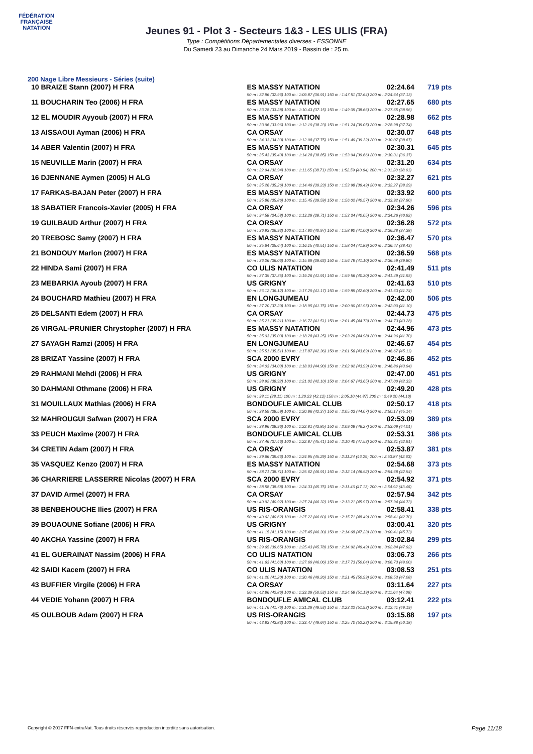FÉDÉRATION FRANÇAISE
NATATION
Jeunes 91 - Plot 3 - Secteurs 1&3 - LES ULIS (FRA)
Type : Compétitions Départementales diverses - ESSONNE
Du Samedi 23 au Dimanche 24 Mars 2019 - Bassin de : 25 m.
200 Nage Libre Messieurs - Séries (suite)
| 10 BRAIZE Stann (2007) H FRA | ES MASSY NATATION | 02:24.64 | 719 pts |
| | 50 m : 32.96 (32.96) 100 m : 1:09.87 (36.91) 150 m : 1:47.51 (37.64) 200 m : 2:24.64 (37.13) | | |
| 11 BOUCHARIN Teo (2006) H FRA | ES MASSY NATATION | 02:27.65 | 680 pts |
| | 50 m : 33.28 (33.28) 100 m : 1:10.43 (37.15) 150 m : 1:49.09 (38.66) 200 m : 2:27.65 (38.56) | | |
| 12 EL MOUDIR Ayyoub (2007) H FRA | ES MASSY NATATION | 02:28.98 | 662 pts |
| | 50 m : 33.96 (33.96) 100 m : 1:12.19 (38.23) 150 m : 1:51.24 (39.05) 200 m : 2:28.98 (37.74) | | |
| 13 AISSAOUI Ayman (2006) H FRA | CA ORSAY | 02:30.07 | 648 pts |
| | 50 m : 34.33 (34.33) 100 m : 1:12.08 (37.75) 150 m : 1:51.40 (39.32) 200 m : 2:30.07 (38.67) | | |
| 14 ABER Valentin (2007) H FRA | ES MASSY NATATION | 02:30.31 | 645 pts |
| | 50 m : 35.43 (35.43) 100 m : 1:14.28 (38.85) 150 m : 1:53.94 (39.66) 200 m : 2:30.31 (36.37) | | |
| 15 NEUVILLE Marin (2007) H FRA | CA ORSAY | 02:31.20 | 634 pts |
| | 50 m : 32.94 (32.94) 100 m : 1:11.65 (38.71) 150 m : 1:52.59 (40.94) 200 m : 2:31.20 (38.61) | | |
| 16 DJENNANE Aymen (2005) H ALG | CA ORSAY | 02:32.27 | 621 pts |
| | 50 m : 35.26 (35.26) 100 m : 1:14.49 (39.23) 150 m : 1:53.98 (39.49) 200 m : 2:32.27 (38.29) | | |
| 17 FARKAS-BAJAN Peter (2007) H FRA | ES MASSY NATATION | 02:33.92 | 600 pts |
| | 50 m : 35.86 (35.86) 100 m : 1:15.45 (39.59) 150 m : 1:56.02 (40.57) 200 m : 2:33.92 (37.90) | | |
| 18 SABATIER Francois-Xavier (2005) H FRA | CA ORSAY | 02:34.26 | 596 pts |
| | 50 m : 34.58 (34.58) 100 m : 1:13.29 (38.71) 150 m : 1:53.34 (40.05) 200 m : 2:34.26 (40.92) | | |
| 19 GUILBAUD Arthur (2007) H FRA | CA ORSAY | 02:36.28 | 572 pts |
| | 50 m : 36.93 (36.93) 100 m : 1:17.90 (40.97) 150 m : 1:58.90 (41.00) 200 m : 2:36.28 (37.38) | | |
| 20 TREBOSC Samy (2007) H FRA | ES MASSY NATATION | 02:36.47 | 570 pts |
| | 50 m : 35.64 (35.64) 100 m : 1:16.15 (40.51) 150 m : 1:58.04 (41.89) 200 m : 2:36.47 (38.43) | | |
| 21 BONDOUY Marlon (2007) H FRA | ES MASSY NATATION | 02:36.59 | 568 pts |
| | 50 m : 36.06 (36.06) 100 m : 1:15.69 (39.63) 150 m : 1:56.79 (41.10) 200 m : 2:36.59 (39.80) | | |
| 22 HINDA Sami (2007) H FRA | CO ULIS NATATION | 02:41.49 | 511 pts |
| | 50 m : 37.35 (37.35) 100 m : 1:19.26 (41.91) 150 m : 1:59.56 (40.30) 200 m : 2:41.49 (41.93) | | |
| 23 MEBARKIA Ayoub (2007) H FRA | US GRIGNY | 02:41.63 | 510 pts |
| | 50 m : 36.12 (36.12) 100 m : 1:17.29 (41.17) 150 m : 1:59.89 (42.60) 200 m : 2:41.63 (41.74) | | |
| 24 BOUCHARD Mathieu (2007) H FRA | EN LONGJUMEAU | 02:42.00 | 506 pts |
| | 50 m : 37.20 (37.20) 100 m : 1:18.95 (41.75) 150 m : 2:00.90 (41.95) 200 m : 2:42.00 (41.10) | | |
| 25 DELSANTI Edem (2007) H FRA | CA ORSAY | 02:44.73 | 475 pts |
| | 50 m : 35.21 (35.21) 100 m : 1:16.72 (41.51) 150 m : 2:01.45 (44.73) 200 m : 2:44.73 (43.28) | | |
| 26 VIRGAL-PRUNIER Chrystopher (2007) H FRA | ES MASSY NATATION | 02:44.96 | 473 pts |
| | 50 m : 35.03 (35.03) 100 m : 1:18.28 (43.25) 150 m : 2:03.26 (44.98) 200 m : 2:44.96 (41.70) | | |
| 27 SAYAGH Ramzi (2005) H FRA | EN LONGJUMEAU | 02:46.67 | 454 pts |
| | 50 m : 35.51 (35.51) 100 m : 1:17.87 (42.36) 150 m : 2:01.56 (43.69) 200 m : 2:46.67 (45.11) | | |
| 28 BRIZAT Yassine (2007) H FRA | SCA 2000 EVRY | 02:46.86 | 452 pts |
| | 50 m : 34.03 (34.03) 100 m : 1:18.93 (44.90) 150 m : 2:02.92 (43.99) 200 m : 2:46.86 (43.94) | | |
| 29 RAHMANI Mehdi (2006) H FRA | US GRIGNY | 02:47.00 | 451 pts |
| | 50 m : 38.92 (38.92) 100 m : 1:21.02 (42.10) 150 m : 2:04.67 (43.65) 200 m : 2:47.00 (42.33) | | |
| 30 DAHMANI Othmane (2006) H FRA | US GRIGNY | 02:49.20 | 428 pts |
| | 50 m : 38.11 (38.11) 100 m : 1:20.23 (42.12) 150 m : 2:05.10 (44.87) 200 m : 2:49.20 (44.10) | | |
| 31 MOUILLAUX Mathias (2006) H FRA | BONDOUFLE AMICAL CLUB | 02:50.17 | 418 pts |
| | 50 m : 38.59 (38.59) 100 m : 1:20.96 (42.37) 150 m : 2:05.03 (44.07) 200 m : 2:50.17 (45.14) | | |
| 32 MAHROUGUI Safwan (2007) H FRA | SCA 2000 EVRY | 02:53.09 | 389 pts |
| | 50 m : 38.96 (38.96) 100 m : 1:22.81 (43.85) 150 m : 2:09.08 (46.27) 200 m : 2:53.09 (44.01) | | |
| 33 PEUCH Maxime (2007) H FRA | BONDOUFLE AMICAL CLUB | 02:53.31 | 386 pts |
| | 50 m : 37.46 (37.46) 100 m : 1:22.87 (45.41) 150 m : 2:10.40 (47.53) 200 m : 2:53.31 (42.91) | | |
| 34 CRETIN Adam (2007) H FRA | CA ORSAY | 02:53.87 | 381 pts |
| | 50 m : 39.66 (39.66) 100 m : 1:24.95 (45.29) 150 m : 2:11.24 (46.29) 200 m : 2:53.87 (42.63) | | |
| 35 VASQUEZ Kenzo (2007) H FRA | ES MASSY NATATION | 02:54.68 | 373 pts |
| | 50 m : 38.71 (38.71) 100 m : 1:25.62 (46.91) 150 m : 2:12.14 (46.52) 200 m : 2:54.68 (42.54) | | |
| 36 CHARRIERE LASSERRE Nicolas (2007) H FRA | SCA 2000 EVRY | 02:54.92 | 371 pts |
| | 50 m : 38.58 (38.58) 100 m : 1:24.33 (45.75) 150 m : 2:11.46 (47.13) 200 m : 2:54.92 (43.46) | | |
| 37 DAVID Armel (2007) H FRA | CA ORSAY | 02:57.94 | 342 pts |
| | 50 m : 40.92 (40.92) 100 m : 1:27.24 (46.32) 150 m : 2:13.21 (45.97) 200 m : 2:57.94 (44.73) | | |
| 38 BENBEHOUCHE Ilies (2007) H FRA | US RIS-ORANGIS | 02:58.41 | 338 pts |
| | 50 m : 40.62 (40.62) 100 m : 1:27.22 (46.60) 150 m : 2:15.71 (48.49) 200 m : 2:58.41 (42.70) | | |
| 39 BOUAOUNE Sofiane (2006) H FRA | US GRIGNY | 03:00.41 | 320 pts |
| | 50 m : 41.15 (41.15) 100 m : 1:27.45 (46.30) 150 m : 2:14.68 (47.23) 200 m : 3:00.41 (45.73) | | |
| 40 AKCHA Yassine (2007) H FRA | US RIS-ORANGIS | 03:02.84 | 299 pts |
| | 50 m : 39.65 (39.65) 100 m : 1:25.43 (45.78) 150 m : 2:14.92 (49.49) 200 m : 3:02.84 (47.92) | | |
| 41 EL GUERAINAT Nassim (2006) H FRA | CO ULIS NATATION | 03:06.73 | 266 pts |
| | 50 m : 41.63 (41.63) 100 m : 1:27.69 (46.06) 150 m : 2:17.73 (50.04) 200 m : 3:06.73 (49.00) | | |
| 42 SAIDI Kacem (2007) H FRA | CO ULIS NATATION | 03:08.53 | 251 pts |
| | 50 m : 41.20 (41.20) 100 m : 1:30.46 (49.26) 150 m : 2:21.45 (50.99) 200 m : 3:08.53 (47.08) | | |
| 43 BUFFIER Virgile (2006) H FRA | CA ORSAY | 03:11.64 | 227 pts |
| | 50 m : 42.86 (42.86) 100 m : 1:33.39 (50.53) 150 m : 2:24.58 (51.19) 200 m : 3:11.64 (47.06) | | |
| 44 VEDIE Yohann (2007) H FRA | BONDOUFLE AMICAL CLUB | 03:12.41 | 222 pts |
| | 50 m : 41.76 (41.76) 100 m : 1:31.29 (49.53) 150 m : 2:23.22 (51.93) 200 m : 3:12.41 (49.19) | | |
| 45 OULBOUB Adam (2007) H FRA | US RIS-ORANGIS | 03:15.88 | 197 pts |
| | 50 m : 43.83 (43.83) 100 m : 1:33.47 (49.64) 150 m : 2:25.70 (52.23) 200 m : 3:15.88 (50.18) | | |
Copyright © 2017 FFN-extraNat. Tous droits réservés reproduction interdite sans autorisation.
Page 11/18